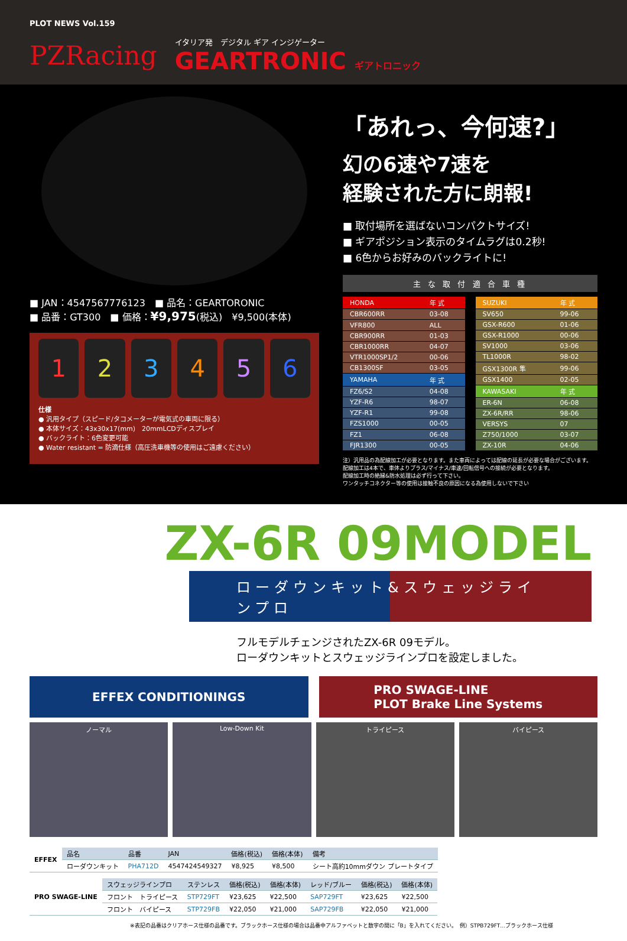PLOT NEWS Vol.159
PZRacing
イタリア発　デジタル ギア インジゲーター
GEARTRONIC ギアトロニック
■ JAN：4547567776123　■ 品名：GEARTORONIC
■ 品番：GT300　■ 価格：¥9,975(税込)　¥9,500(本体)
1 2 3 4 5 6
仕様
● 汎用タイプ（スピード/タコメーターが電気式の車両に限る）
● 本体サイズ：43x30x17(mm)　20mmLCDディスプレイ
● バックライト：6色変更可能
● Water resistant = 防滴仕様（高圧洗車機等の使用はご遠慮ください）
「あれっ、今何速?」
幻の6速や7速を
経験された方に朗報!
■ 取付場所を選ばないコンパクトサイズ!
■ ギアポジション表示のタイムラグは0.2秒!
■ 6色からお好みのバックライトに!
主 な 取 付 適 合 車 種
| HONDA | 年 式 |
| CBR600RR | 03-08 |
| VFR800 | ALL |
| CBR900RR | 01-03 |
| CBR1000RR | 04-07 |
| VTR1000SP1/2 | 00-06 |
| CB1300SF | 03-05 |
| YAMAHA | 年 式 |
| FZ6/S2 | 04-08 |
| YZF-R6 | 98-07 |
| YZF-R1 | 99-08 |
| FZS1000 | 00-05 |
| FZ1 | 06-08 |
| FJR1300 | 00-05 |
| SUZUKI | 年 式 |
| SV650 | 99-06 |
| GSX-R600 | 01-06 |
| GSX-R1000 | 00-06 |
| SV1000 | 03-06 |
| TL1000R | 98-02 |
| GSX1300R 隼 | 99-06 |
| GSX1400 | 02-05 |
| KAWASAKI | 年 式 |
| ER-6N | 06-08 |
| ZX-6R/RR | 98-06 |
| VERSYS | 07 |
| Z750/1000 | 03-07 |
| ZX-10R | 04-06 |
注）汎用品の為配線加工が必要となります。また車両によっては配線の延長が必要な場合がございます。
配線加工は4本で、車体よりプラス/マイナス/車速/回転信号への接続が必要となります。
配線加工時の絶縁&防水処理は必ず行って下さい。
ワンタッチコネクター等の使用は接触不良の原因になる為使用しないで下さい
ZX-6R 09MODEL
ローダウンキット&スウェッジラインプロ
フルモデルチェンジされたZX-6R 09モデル。
ローダウンキットとスウェッジラインプロを設定しました。
EFFEX CONDITIONINGS PRO SWAGE-LINE
PLOT Brake Line Systems
ノーマル Low-Down Kit トライピース バイピース
| EFFEX | 品名 | 品番 | JAN | 価格(税込) | 価格(本体) | 備考 |
| | ローダウンキット | PHA712D | 4547424549327 | ¥8,925 | ¥8,500 | シート高約10mmダウン プレートタイプ |
| PRO SWAGE-LINE | スウェッジラインプロ | ステンレス | 価格(税込) | 価格(本体) | レッド/ブルー | 価格(税込) | 価格(本体) |
| | フロント トライピース | STP729FT | ¥23,625 | ¥22,500 | SAP729FT | ¥23,625 | ¥22,500 |
| | フロント バイピース | STP729FB | ¥22,050 | ¥21,000 | SAP729FB | ¥22,050 | ¥21,000 |
※表記の品番はクリアホース仕様の品番です。ブラックホース仕様の場合は品番中アルファベットと数字の間に「B」を入れてください。　例）STPB729FT…ブラックホース仕様